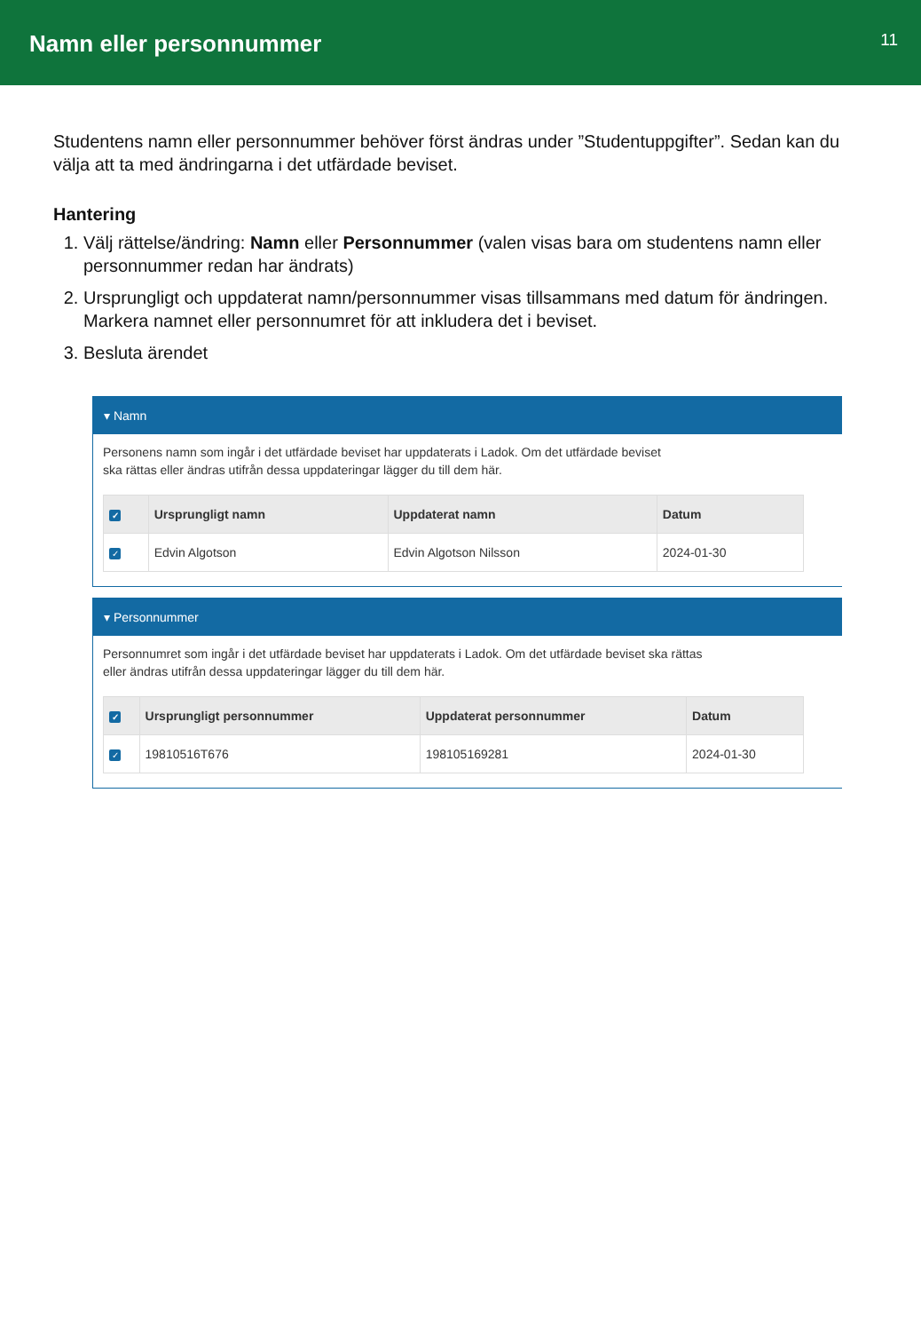Namn eller personnummer
11
Studentens namn eller personnummer behöver först ändras under ”Studentuppgifter”. Sedan kan du välja att ta med ändringarna i det utfärdade beviset.
Hantering
1. Välj rättelse/ändring: Namn eller Personnummer (valen visas bara om studentens namn eller personnummer redan har ändrats)
2. Ursprungligt och uppdaterat namn/personnummer visas tillsammans med datum för ändringen. Markera namnet eller personnumret för att inkludera det i beviset.
3. Besluta ärendet
▾ Namn
Personens namn som ingår i det utfärdade beviset har uppdaterats i Ladok. Om det utfärdade beviset
ska rättas eller ändras utifrån dessa uppdateringar lägger du till dem här.
| ✓ | Ursprungligt namn | Uppdaterat namn | Datum |
| --- | --- | --- | --- |
| ✓ | Edvin Algotson | Edvin Algotson Nilsson | 2024-01-30 |
▾ Personnummer
Personnumret som ingår i det utfärdade beviset har uppdaterats i Ladok. Om det utfärdade beviset ska rättas
eller ändras utifrån dessa uppdateringar lägger du till dem här.
| ✓ | Ursprungligt personnummer | Uppdaterat personnummer | Datum |
| --- | --- | --- | --- |
| ✓ | 19810516T676 | 198105169281 | 2024-01-30 |